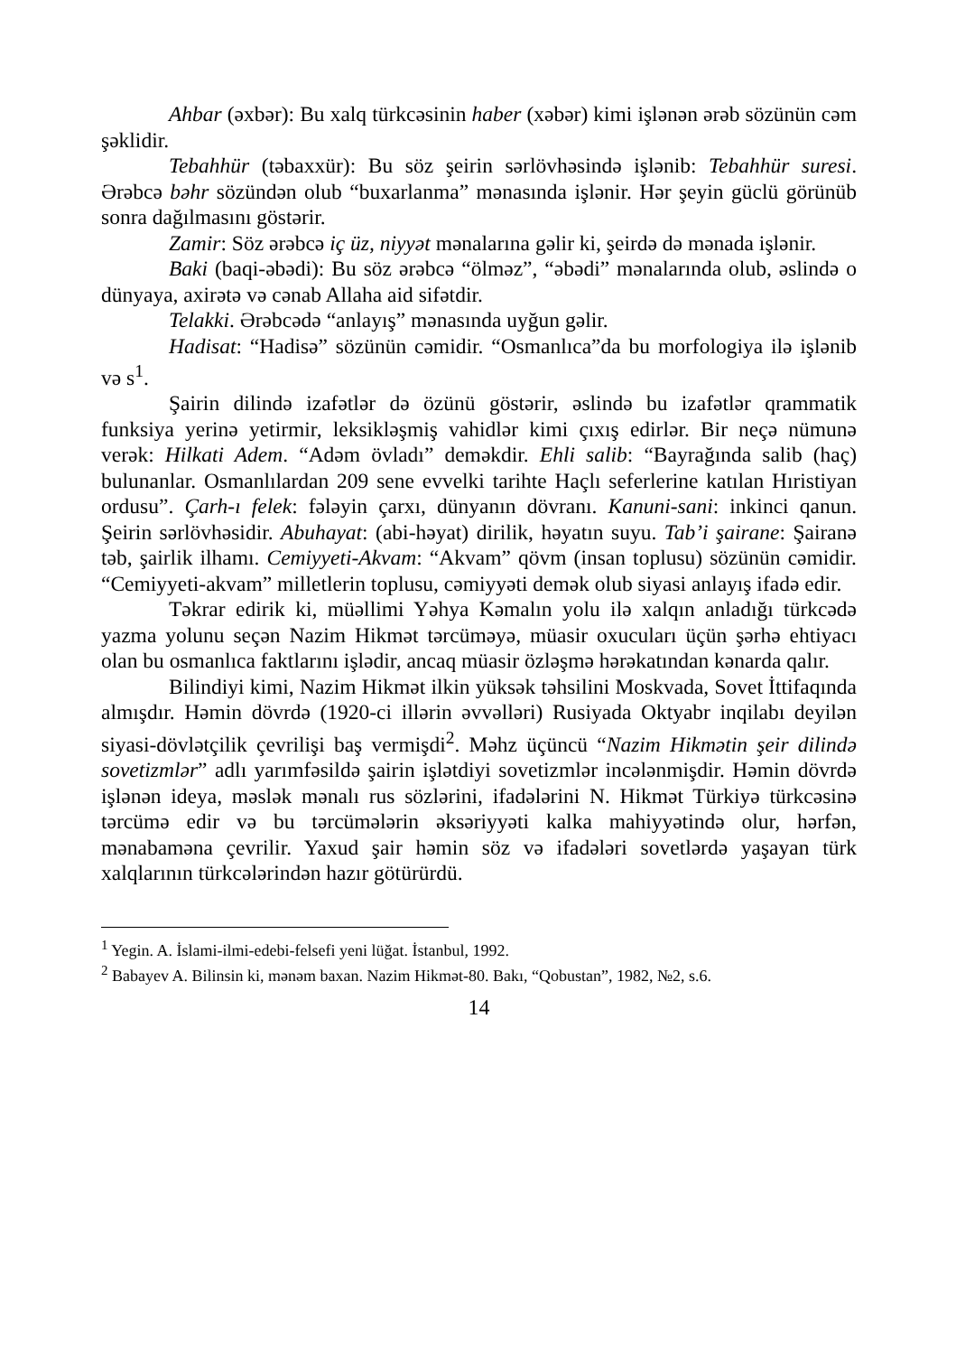Ahbar (əxbər): Bu xalq türkcəsinin haber (xəbər) kimi işlənən ərəb sözünün cəm şəklidir.
Tebahhür (təbaxxür): Bu söz şeirin sərlövhəsində işlənib: Tebahhür suresi. Ərəbcə bəhr sözündən olub “buxarlanma” mənasında işlənir. Hər şeyin güclü görünüb sonra dağılmasını göstərir.
Zamir: Söz ərəbcə iç üz, niyyət mənalarına gəlir ki, şeirdə də mənada işlənir.
Baki (baqi-əbədi): Bu söz ərəbcə “ölməz”, “əbədi” mənalarında olub, əslində o dünyaya, axirətə və cənab Allaha aid sifətdir.
Telakki. Ərəbcədə “anlayış” mənasında uyğun gəlir.
Hadisat: “Hadisə” sözünün cəmidir. “Osmanlıca”da bu morfologiya ilə işlənib və s<sup>1</sup>.
Şairin dilində izafətlər də özünü göstərir, əslində bu izafətlər qrammatik funksiya yerinə yetirmir, leksikləşmiş vahidlər kimi çıxış edirlər. Bir neçə nümunə verək: Hilkati Adem. “Adəm övladı” deməkdir. Ehli salib: “Bayrağında salib (haç) bulunanlar. Osmanlılardan 209 sene evvelki tarihte Haçlı seferlerine katılan Hıristiyan ordusu”. Çarh-ı felek: fələyin çarxı, dünyanın dövranı. Kanuni-sani: inkinci qanun. Şeirin sərlövhəsidir. Abuhayat: (abi-həyat) dirilik, həyatın suyu. Tab’i şairane: Şairanə təb, şairlik ilhamı. Cemiyyeti-Akvam: “Akvam” qövm (insan toplusu) sözünün cəmidir. “Cemiyyeti-akvam” milletlerin toplusu, cəmiyyəti demək olub siyasi anlayış ifadə edir.
Təkrar edirik ki, müəllimi Yəhya Kəmalın yolu ilə xalqın anladığı türkcədə yazma yolunu seçən Nazim Hikmət tərcüməyə, müasir oxucuları üçün şərhə ehtiyacı olan bu osmanlıca faktlarını işlədir, ancaq müasir özləşmə hərəkatından kənarda qalır.
Bilindiyi kimi, Nazim Hikmət ilkin yüksək təhsilini Moskvada, Sovet İttifaqında almışdır. Həmin dövrdə (1920-ci illərin əvvəlləri) Rusiyada Oktyabr inqilabı deyilən siyasi-dövlətçilik çevrilişi baş vermişdi<sup>2</sup>. Məhz üçüncü “Nazim Hikmətin şeir dilində sovetizmlər” adlı yarımfəsildə şairin işlətdiyi sovetizmlər incələnmişdir. Həmin dövrdə işlənən ideya, məslək mənalı rus sözlərini, ifadələrini N. Hikmət Türkiyə türkcəsinə tərcümə edir və bu tərcümələrin əksəriyyəti kalka mahiyyətində olur, hərfən, mənabaməna çevrilir. Yaxud şair həmin söz və ifadələri sovetlərdə yaşayan türk xalqlarının türkcələrindən hazır götürürdü.
<sup>1</sup> Yegin. A. İslami-ilmi-edebi-felsefi yeni lüğat. İstanbul, 1992.
<sup>2</sup> Babayev A. Bilinsin ki, mənəm baxan. Nazim Hikmət-80. Bakı, “Qobustan”, 1982, №2, s.6.
14